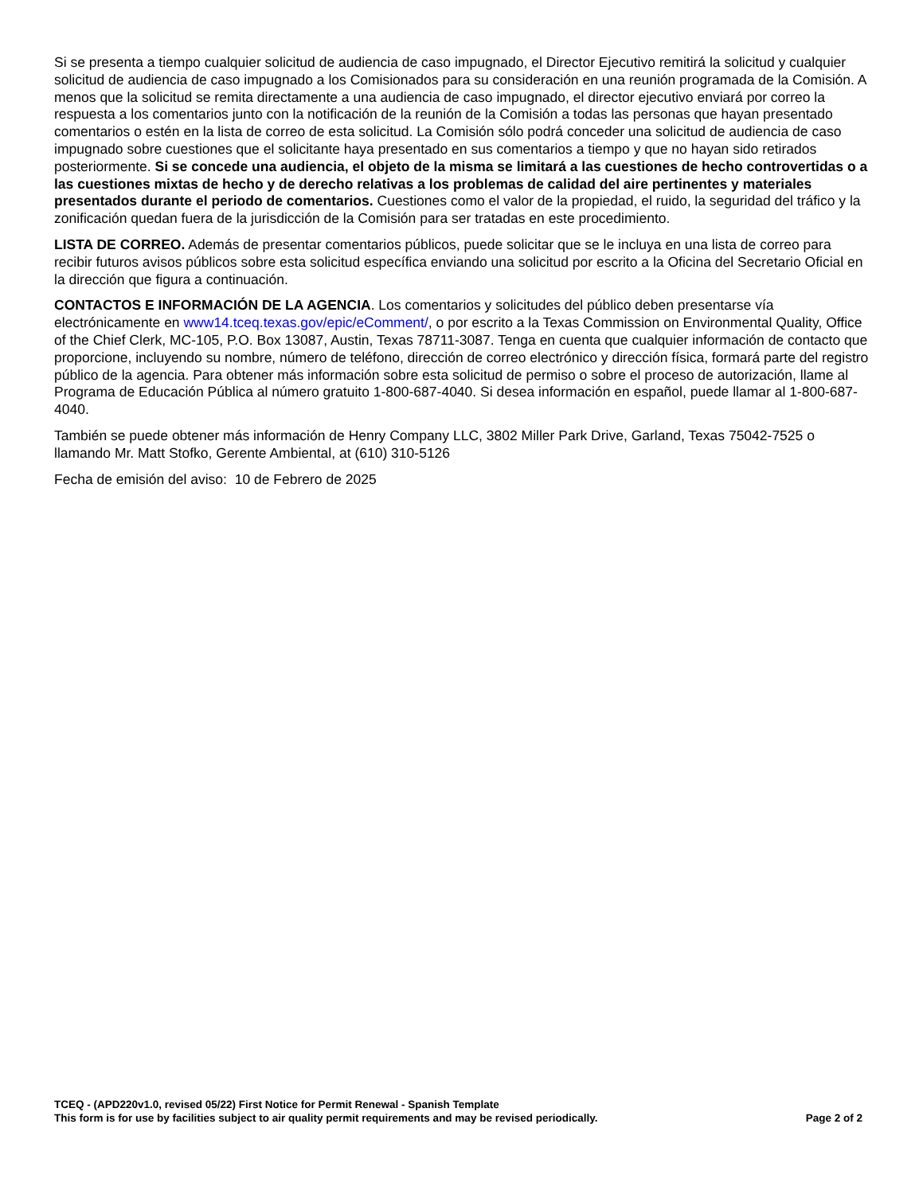Si se presenta a tiempo cualquier solicitud de audiencia de caso impugnado, el Director Ejecutivo remitirá la solicitud y cualquier solicitud de audiencia de caso impugnado a los Comisionados para su consideración en una reunión programada de la Comisión. A menos que la solicitud se remita directamente a una audiencia de caso impugnado, el director ejecutivo enviará por correo la respuesta a los comentarios junto con la notificación de la reunión de la Comisión a todas las personas que hayan presentado comentarios o estén en la lista de correo de esta solicitud. La Comisión sólo podrá conceder una solicitud de audiencia de caso impugnado sobre cuestiones que el solicitante haya presentado en sus comentarios a tiempo y que no hayan sido retirados posteriormente. Si se concede una audiencia, el objeto de la misma se limitará a las cuestiones de hecho controvertidas o a las cuestiones mixtas de hecho y de derecho relativas a los problemas de calidad del aire pertinentes y materiales presentados durante el periodo de comentarios. Cuestiones como el valor de la propiedad, el ruido, la seguridad del tráfico y la zonificación quedan fuera de la jurisdicción de la Comisión para ser tratadas en este procedimiento.
LISTA DE CORREO. Además de presentar comentarios públicos, puede solicitar que se le incluya en una lista de correo para recibir futuros avisos públicos sobre esta solicitud específica enviando una solicitud por escrito a la Oficina del Secretario Oficial en la dirección que figura a continuación.
CONTACTOS E INFORMACIÓN DE LA AGENCIA. Los comentarios y solicitudes del público deben presentarse vía electrónicamente en www14.tceq.texas.gov/epic/eComment/, o por escrito a la Texas Commission on Environmental Quality, Office of the Chief Clerk, MC-105, P.O. Box 13087, Austin, Texas 78711-3087. Tenga en cuenta que cualquier información de contacto que proporcione, incluyendo su nombre, número de teléfono, dirección de correo electrónico y dirección física, formará parte del registro público de la agencia. Para obtener más información sobre esta solicitud de permiso o sobre el proceso de autorización, llame al Programa de Educación Pública al número gratuito 1-800-687-4040. Si desea información en español, puede llamar al 1-800-687-4040.
También se puede obtener más información de Henry Company LLC, 3802 Miller Park Drive, Garland, Texas 75042-7525 o llamando Mr. Matt Stofko, Gerente Ambiental, at (610) 310-5126
Fecha de emisión del aviso: 10 de Febrero de 2025
TCEQ - (APD220v1.0, revised 05/22) First Notice for Permit Renewal - Spanish Template
This form is for use by facilities subject to air quality permit requirements and may be revised periodically. Page 2 of 2